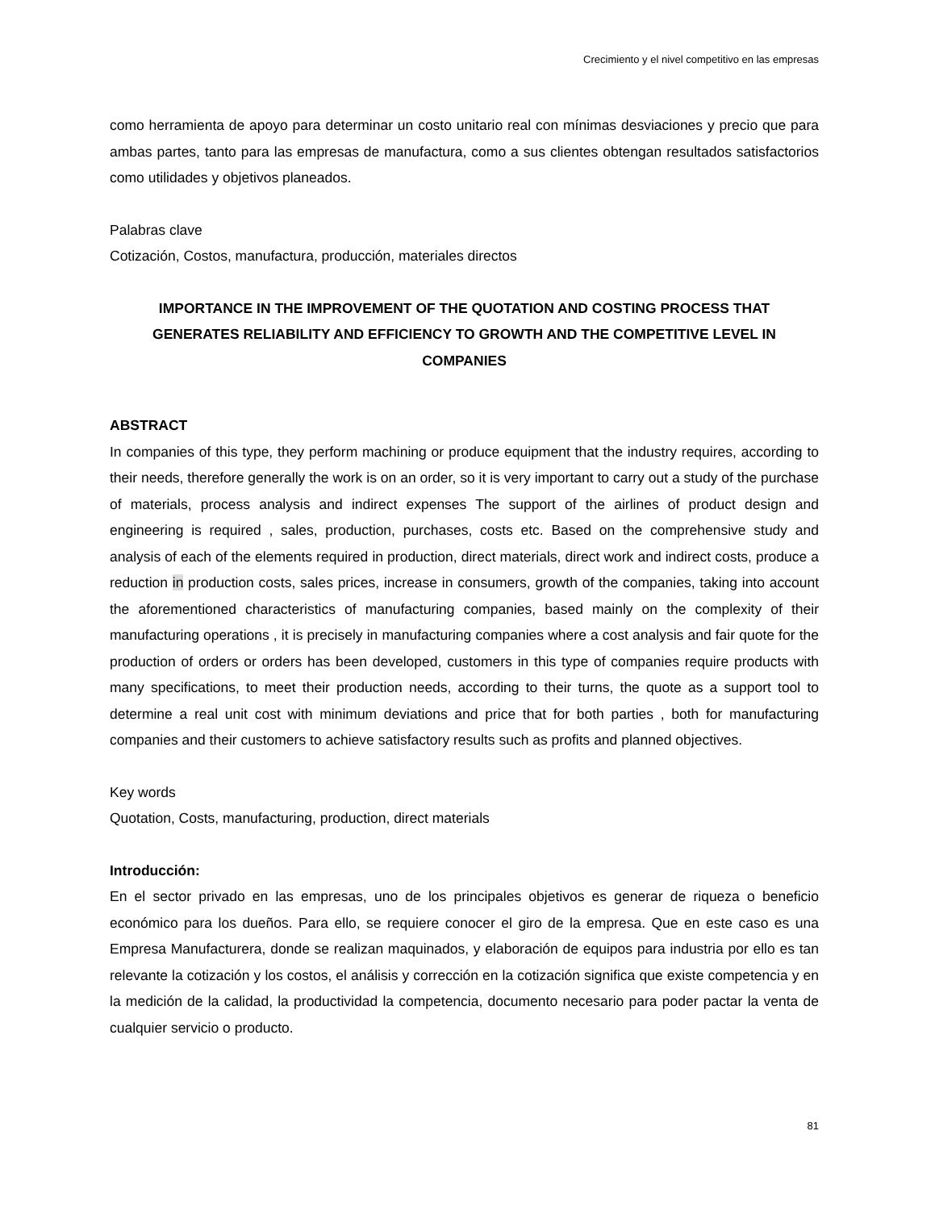Crecimiento y el nivel competitivo en las empresas
como herramienta de apoyo para determinar un costo unitario real con mínimas desviaciones y precio que para ambas partes, tanto para las empresas de manufactura, como a sus clientes obtengan resultados satisfactorios como utilidades y objetivos planeados.
Palabras clave
Cotización, Costos, manufactura, producción, materiales directos
IMPORTANCE IN THE IMPROVEMENT OF THE QUOTATION AND COSTING PROCESS THAT GENERATES RELIABILITY AND EFFICIENCY TO GROWTH AND THE COMPETITIVE LEVEL IN COMPANIES
ABSTRACT
In companies of this type, they perform machining or produce equipment that the industry requires, according to their needs, therefore generally the work is on an order, so it is very important to carry out a study of the purchase of materials, process analysis and indirect expenses The support of the airlines of product design and engineering is required , sales, production, purchases, costs etc. Based on the comprehensive study and analysis of each of the elements required in production, direct materials, direct work and indirect costs, produce a reduction in production costs, sales prices, increase in consumers, growth of the companies, taking into account the aforementioned characteristics of manufacturing companies, based mainly on the complexity of their manufacturing operations , it is precisely in manufacturing companies where a cost analysis and fair quote for the production of orders or orders has been developed, customers in this type of companies require products with many specifications, to meet their production needs, according to their turns, the quote as a support tool to determine a real unit cost with minimum deviations and price that for both parties , both for manufacturing companies and their customers to achieve satisfactory results such as profits and planned objectives.
Key words
Quotation, Costs, manufacturing, production, direct materials
Introducción:
En el sector privado en las empresas, uno de los principales objetivos es generar de riqueza o beneficio económico para los dueños. Para ello, se requiere conocer el giro de la empresa. Que en este caso es una Empresa Manufacturera, donde se realizan maquinados, y elaboración de equipos para industria por ello es tan relevante la cotización y los costos, el análisis y corrección en la cotización significa que existe competencia y en la medición de la calidad, la productividad la competencia, documento necesario para poder pactar la venta de cualquier servicio o producto.
81